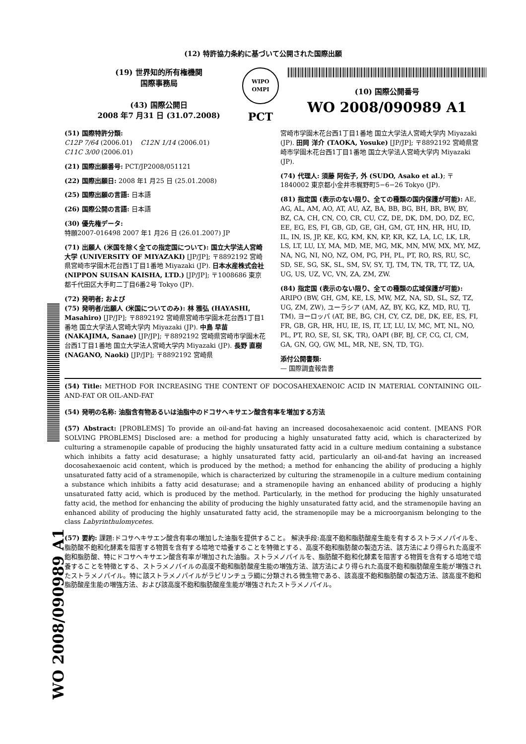(12) 特許協力条約に基づいて公開された国際出願
(19) 世界知的所有権機関
国際事務局
(43) 国際公開日
2008 年7 月31 日 (31.07.2008)
WIPO
OMPI
PCT
(10) 国際公開番号
WO 2008/090989 A1
(51) 国際特許分類:
C12P 7/64 (2006.01) C12N 1/14 (2006.01)
C11C 3/00 (2006.01)
(21) 国際出願番号: PCT/JP2008/051121
(22) 国際出願日: 2008 年1 月25 日 (25.01.2008)
(25) 国際出願の言語: 日本語
(26) 国際公開の言語: 日本語
(30) 優先権データ:
特願2007-016498 2007 年1 月26 日 (26.01.2007) JP
(71) 出願人 (米国を除く全ての指定国について): 国立大学法人宮崎大学 (UNIVERSITY OF MIYAZAKI) [JP/JP]; 〒8892192 宮崎県宮崎市学園木花台西1丁目1番地 Miyazaki (JP). 日本水産株式会社 (NIPPON SUISAN KAISHA, LTD.) [JP/JP]; 〒1008686 東京都千代田区大手町二丁目6番2号 Tokyo (JP).
(72) 発明者; および
(75) 発明者/出願人 (米国についてのみ): 林 雅弘 (HAYASHI, Masahiro) [JP/JP]; 〒8892192 宮崎県宮崎市学園木花台西1丁目1番地 国立大学法人宮崎大学内 Miyazaki (JP). 中島 早苗 (NAKAJIMA, Sanae) [JP/JP]; 〒8892192 宮崎県宮崎市学園木花台西1丁目1番地 国立大学法人宮崎大学内 Miyazaki (JP). 長野 直樹 (NAGANO, Naoki) [JP/JP]; 〒8892192 宮崎県
宮崎市学園木花台西1丁目1番地 国立大学法人宮崎大学内 Miyazaki (JP). 田岡 洋介 (TAOKA, Yosuke) [JP/JP]; 〒8892192 宮崎県宮崎市学園木花台西1丁目1番地 国立大学法人宮崎大学内 Miyazaki (JP).
(74) 代理人: 須藤 阿佐子, 外 (SUDO, Asako et al.); 〒1840002 東京都小金井市梶野町5−6−26 Tokyo (JP).
(81) 指定国 (表示のない限り、全ての種類の国内保護が可能): AE, AG, AL, AM, AO, AT, AU, AZ, BA, BB, BG, BH, BR, BW, BY, BZ, CA, CH, CN, CO, CR, CU, CZ, DE, DK, DM, DO, DZ, EC, EE, EG, ES, FI, GB, GD, GE, GH, GM, GT, HN, HR, HU, ID, IL, IN, IS, JP, KE, KG, KM, KN, KP, KR, KZ, LA, LC, LK, LR, LS, LT, LU, LY, MA, MD, ME, MG, MK, MN, MW, MX, MY, MZ, NA, NG, NI, NO, NZ, OM, PG, PH, PL, PT, RO, RS, RU, SC, SD, SE, SG, SK, SL, SM, SV, SY, TJ, TM, TN, TR, TT, TZ, UA, UG, US, UZ, VC, VN, ZA, ZM, ZW.
(84) 指定国 (表示のない限り、全ての種類の広域保護が可能): ARIPO (BW, GH, GM, KE, LS, MW, MZ, NA, SD, SL, SZ, TZ, UG, ZM, ZW), ユーラシア (AM, AZ, BY, KG, KZ, MD, RU, TJ, TM), ヨーロッパ (AT, BE, BG, CH, CY, CZ, DE, DK, EE, ES, FI, FR, GB, GR, HR, HU, IE, IS, IT, LT, LU, LV, MC, MT, NL, NO, PL, PT, RO, SE, SI, SK, TR), OAPI (BF, BJ, CF, CG, CI, CM, GA, GN, GQ, GW, ML, MR, NE, SN, TD, TG).
添付公開書類:
— 国際調査報告書
(54) Title: METHOD FOR INCREASING THE CONTENT OF DOCOSAHEXAENOIC ACID IN MATERIAL CONTAINING OIL-AND-FAT OR OIL-AND-FAT
(54) 発明の名称: 油脂含有物あるいは油脂中のドコサヘキサエン酸含有率を増加する方法
(57) Abstract: [PROBLEMS] To provide an oil-and-fat having an increased docosahexaenoic acid content. [MEANS FOR SOLVING PROBLEMS] Disclosed are: a method for producing a highly unsaturated fatty acid, which is characterized by culturing a stramenopile capable of producing the highly unsaturated fatty acid in a culture medium containing a substance which inhibits a fatty acid desaturase; a highly unsaturated fatty acid, particularly an oil-and-fat having an increased docosahexaenoic acid content, which is produced by the method; a method for enhancing the ability of producing a highly unsaturated fatty acid of a stramenopile, which is characterized by culturing the stramenopile in a culture medium containing a substance which inhibits a fatty acid desaturase; and a stramenopile having an enhanced ability of producing a highly unsaturated fatty acid, which is produced by the method. Particularly, in the method for producing the highly unsaturated fatty acid, the method for enhancing the ability of producing the highly unsaturated fatty acid, and the stramenopile having an enhanced ability of producing the highly unsaturated fatty acid, the stramenopile may be a microorganism belonging to the class Labyrinthulomycetes.
(57) 要約: 課題:ドコサヘキサエン酸含有率の増加した油脂を提供すること。 解決手段:高度不飽和脂肪酸産生能を有するストラメノパイルを、脂肪酸不飽和化酵素を阻害する物質を含有する培地で培養することを特徴とする、高度不飽和脂肪酸の製造方法、該方法により得られた高度不飽和脂肪酸、特にドコサヘキサエン酸含有率が増加された油脂。ストラメノパイルを、脂肪酸不飽和化酵素を阻害する物質を含有する培地で培養することを特徴とする、ストラメノパイルの高度不飽和脂肪酸産生能の増強方法、該方法により得られた高度不飽和脂肪酸産生能が増強されたストラメノパイル。特に該ストラメノパイルがラビリンチュラ綱に分類される微生物である、該高度不飽和脂肪酸の製造方法、該高度不飽和脂肪酸産生能の増強方法、および該高度不飽和脂肪酸産生能が増強されたストラメノパイル。
WO 2008/090989 A1